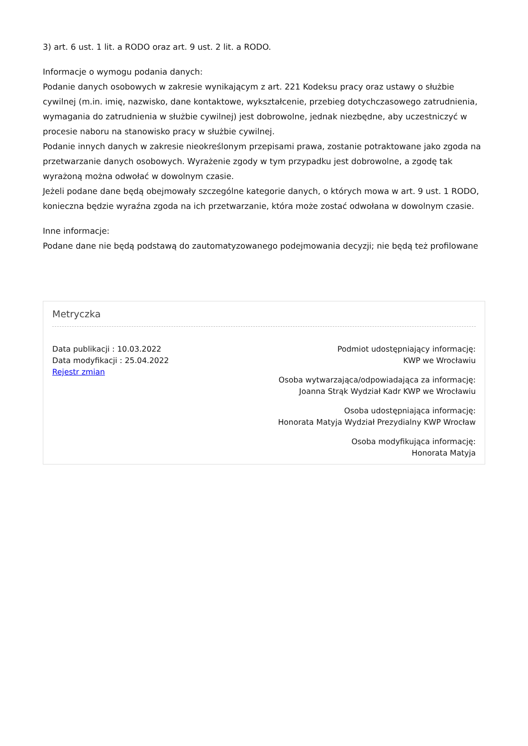3) art. 6 ust. 1 lit. a RODO oraz art. 9 ust. 2 lit. a RODO.
Informacje o wymogu podania danych:
Podanie danych osobowych w zakresie wynikającym z art. 221 Kodeksu pracy oraz ustawy o służbie cywilnej (m.in. imię, nazwisko, dane kontaktowe, wykształcenie, przebieg dotychczasowego zatrudnienia, wymagania do zatrudnienia w służbie cywilnej) jest dobrowolne, jednak niezbędne, aby uczestniczyć w procesie naboru na stanowisko pracy w służbie cywilnej.
Podanie innych danych w zakresie nieokreślonym przepisami prawa, zostanie potraktowane jako zgoda na przetwarzanie danych osobowych. Wyrażenie zgody w tym przypadku jest dobrowolne, a zgodę tak wyrażoną można odwołać w dowolnym czasie.
Jeżeli podane dane będą obejmowały szczególne kategorie danych, o których mowa w art. 9 ust. 1 RODO, konieczna będzie wyraźna zgoda na ich przetwarzanie, która może zostać odwołana w dowolnym czasie.
Inne informacje:
Podane dane nie będą podstawą do zautomatyzowanego podejmowania decyzji; nie będą też profilowane
Metryczka
Data publikacji : 10.03.2022
Data modyfikacji : 25.04.2022
Rejestr zmian
Podmiot udostępniający informację:
KWP we Wrocławiu
Osoba wytwarzająca/odpowiadająca za informację:
Joanna Strąk Wydział Kadr KWP we Wrocławiu
Osoba udostępniająca informację:
Honorata Matyja Wydział Prezydialny KWP Wrocław
Osoba modyfikująca informację:
Honorata Matyja